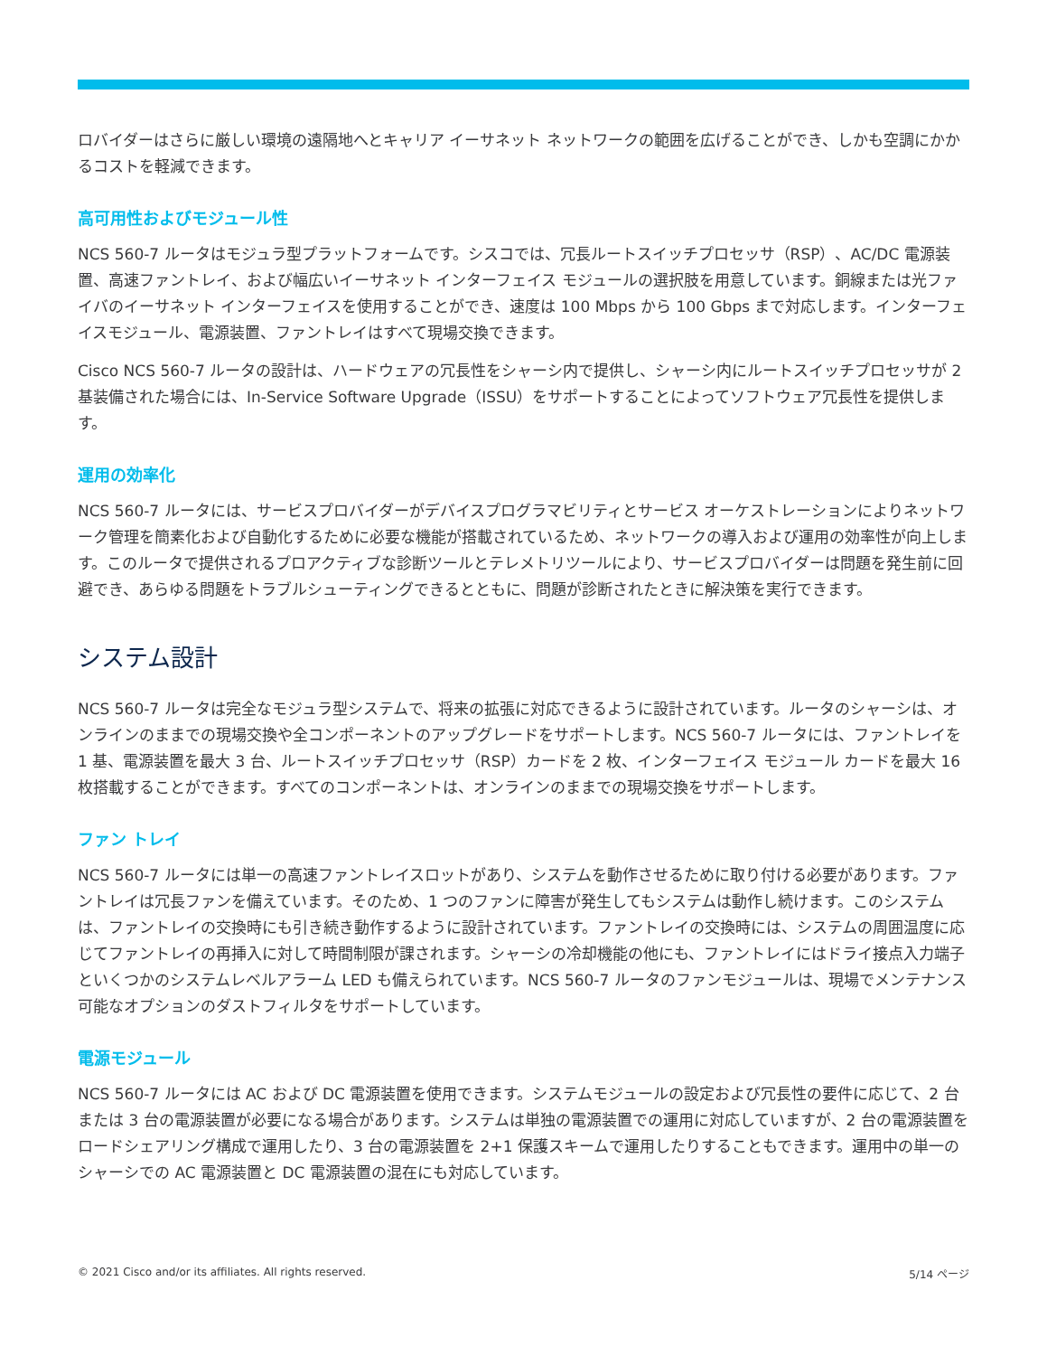ロバイダーはさらに厳しい環境の遠隔地へとキャリア イーサネット ネットワークの範囲を広げることができ、しかも空調にかかるコストを軽減できます。
高可用性およびモジュール性
NCS 560-7 ルータはモジュラ型プラットフォームです。シスコでは、冗長ルートスイッチプロセッサ（RSP）、AC/DC 電源装置、高速ファントレイ、および幅広いイーサネット インターフェイス モジュールの選択肢を用意しています。銅線または光ファイバのイーサネット インターフェイスを使用することができ、速度は 100 Mbps から 100 Gbps まで対応します。インターフェイスモジュール、電源装置、ファントレイはすべて現場交換できます。
Cisco NCS 560-7 ルータの設計は、ハードウェアの冗長性をシャーシ内で提供し、シャーシ内にルートスイッチプロセッサが 2 基装備された場合には、In-Service Software Upgrade（ISSU）をサポートすることによってソフトウェア冗長性を提供します。
運用の効率化
NCS 560-7 ルータには、サービスプロバイダーがデバイスプログラマビリティとサービス オーケストレーションによりネットワーク管理を簡素化および自動化するために必要な機能が搭載されているため、ネットワークの導入および運用の効率性が向上します。このルータで提供されるプロアクティブな診断ツールとテレメトリツールにより、サービスプロバイダーは問題を発生前に回避でき、あらゆる問題をトラブルシューティングできるとともに、問題が診断されたときに解決策を実行できます。
システム設計
NCS 560-7 ルータは完全なモジュラ型システムで、将来の拡張に対応できるように設計されています。ルータのシャーシは、オンラインのままでの現場交換や全コンポーネントのアップグレードをサポートします。NCS 560-7 ルータには、ファントレイを 1 基、電源装置を最大 3 台、ルートスイッチプロセッサ（RSP）カードを 2 枚、インターフェイス モジュール カードを最大 16 枚搭載することができます。すべてのコンポーネントは、オンラインのままでの現場交換をサポートします。
ファン トレイ
NCS 560-7 ルータには単一の高速ファントレイスロットがあり、システムを動作させるために取り付ける必要があります。ファントレイは冗長ファンを備えています。そのため、1 つのファンに障害が発生してもシステムは動作し続けます。このシステムは、ファントレイの交換時にも引き続き動作するように設計されています。ファントレイの交換時には、システムの周囲温度に応じてファントレイの再挿入に対して時間制限が課されます。シャーシの冷却機能の他にも、ファントレイにはドライ接点入力端子といくつかのシステムレベルアラーム LED も備えられています。NCS 560-7 ルータのファンモジュールは、現場でメンテナンス可能なオプションのダストフィルタをサポートしています。
電源モジュール
NCS 560-7 ルータには AC および DC 電源装置を使用できます。システムモジュールの設定および冗長性の要件に応じて、2 台または 3 台の電源装置が必要になる場合があります。システムは単独の電源装置での運用に対応していますが、2 台の電源装置をロードシェアリング構成で運用したり、3 台の電源装置を 2+1 保護スキームで運用したりすることもできます。運用中の単一のシャーシでの AC 電源装置と DC 電源装置の混在にも対応しています。
© 2021 Cisco and/or its affiliates. All rights reserved. 5/14 ページ